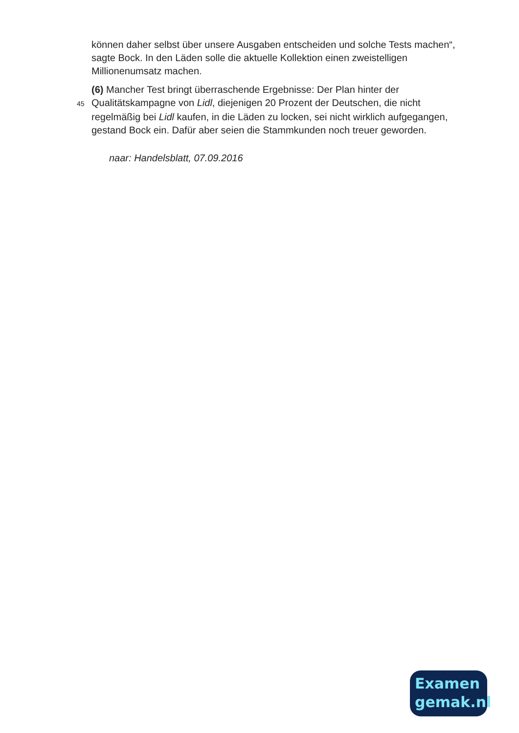können daher selbst über unsere Ausgaben entscheiden und solche Tests machen“, sagte Bock. In den Läden solle die aktuelle Kollektion einen zweistelligen Millionenumsatz machen.
(6) Mancher Test bringt überraschende Ergebnisse: Der Plan hinter der
45 Qualitätskampagne von Lidl, diejenigen 20 Prozent der Deutschen, die nicht regelmäßig bei Lidl kaufen, in die Läden zu locken, sei nicht wirklich aufgegangen, gestand Bock ein. Dafür aber seien die Stammkunden noch treuer geworden.
naar: Handelsblatt, 07.09.2016
Examen
gemak.nl